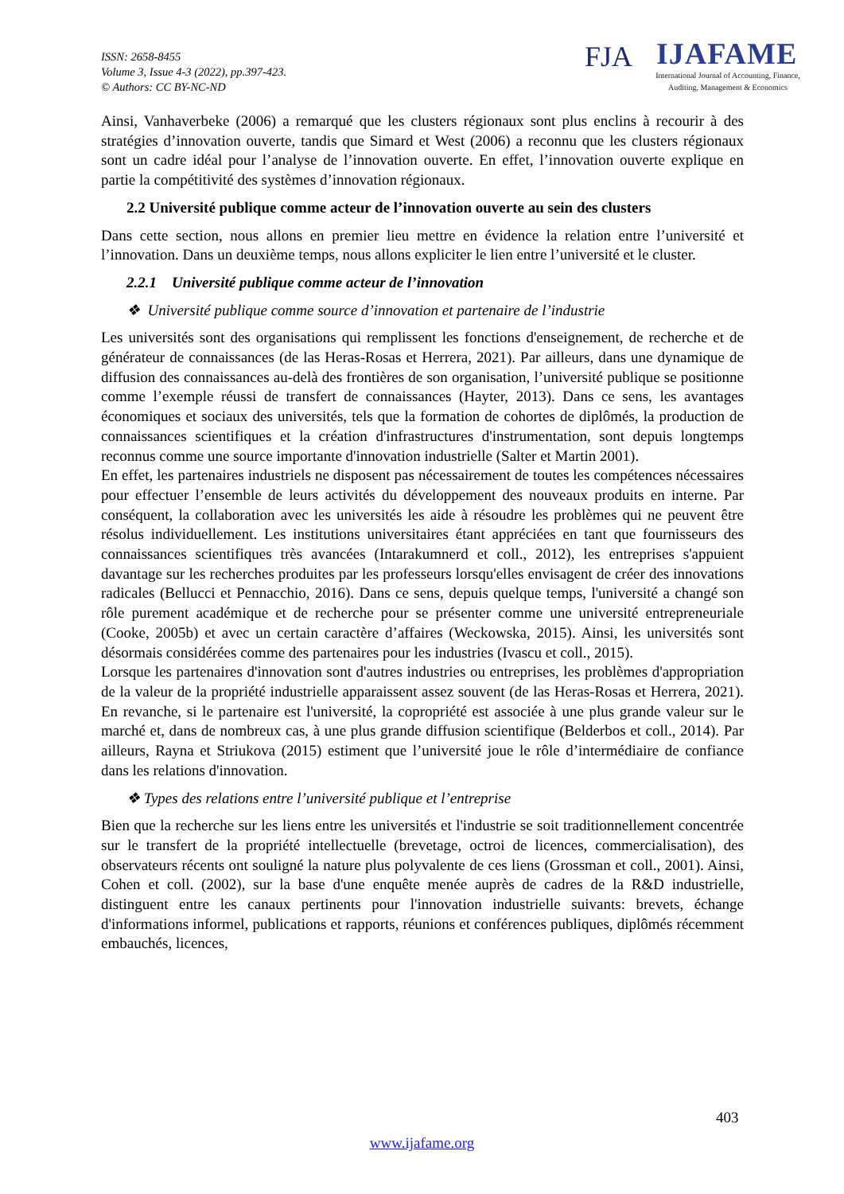ISSN: 2658-8455
Volume 3, Issue 4-3 (2022), pp.397-423.
© Authors: CC BY-NC-ND
FJA IJAFAME
International Journal of Accounting, Finance, Auditing, Management & Economics
Ainsi, Vanhaverbeke (2006) a remarqué que les clusters régionaux sont plus enclins à recourir à des stratégies d’innovation ouverte, tandis que Simard et West (2006) a reconnu que les clusters régionaux sont un cadre idéal pour l’analyse de l’innovation ouverte. En effet, l’innovation ouverte explique en partie la compétitivité des systèmes d’innovation régionaux.
2.2 Université publique comme acteur de l’innovation ouverte au sein des clusters
Dans cette section, nous allons en premier lieu mettre en évidence la relation entre l’université et l’innovation. Dans un deuxième temps, nous allons expliciter le lien entre l’université et le cluster.
2.2.1 Université publique comme acteur de l’innovation
❖ Université publique comme source d’innovation et partenaire de l’industrie
Les universités sont des organisations qui remplissent les fonctions d'enseignement, de recherche et de générateur de connaissances (de las Heras-Rosas et Herrera, 2021). Par ailleurs, dans une dynamique de diffusion des connaissances au-delà des frontières de son organisation, l’université publique se positionne comme l’exemple réussi de transfert de connaissances (Hayter, 2013). Dans ce sens, les avantages économiques et sociaux des universités, tels que la formation de cohortes de diplômés, la production de connaissances scientifiques et la création d'infrastructures d'instrumentation, sont depuis longtemps reconnus comme une source importante d'innovation industrielle (Salter et Martin 2001).
En effet, les partenaires industriels ne disposent pas nécessairement de toutes les compétences nécessaires pour effectuer l’ensemble de leurs activités du développement des nouveaux produits en interne. Par conséquent, la collaboration avec les universités les aide à résoudre les problèmes qui ne peuvent être résolus individuellement. Les institutions universitaires étant appréciées en tant que fournisseurs des connaissances scientifiques très avancées (Intarakumnerd et coll., 2012), les entreprises s'appuient davantage sur les recherches produites par les professeurs lorsqu'elles envisagent de créer des innovations radicales (Bellucci et Pennacchio, 2016). Dans ce sens, depuis quelque temps, l'université a changé son rôle purement académique et de recherche pour se présenter comme une université entrepreneuriale (Cooke, 2005b) et avec un certain caractère d’affaires (Weckowska, 2015). Ainsi, les universités sont désormais considérées comme des partenaires pour les industries (Ivascu et coll., 2015).
Lorsque les partenaires d'innovation sont d'autres industries ou entreprises, les problèmes d'appropriation de la valeur de la propriété industrielle apparaissent assez souvent (de las Heras-Rosas et Herrera, 2021). En revanche, si le partenaire est l'université, la copropriété est associée à une plus grande valeur sur le marché et, dans de nombreux cas, à une plus grande diffusion scientifique (Belderbos et coll., 2014). Par ailleurs, Rayna et Striukova (2015) estiment que l’université joue le rôle d’intermédiaire de confiance dans les relations d'innovation.
❖ Types des relations entre l’université publique et l’entreprise
Bien que la recherche sur les liens entre les universités et l'industrie se soit traditionnellement concentrée sur le transfert de la propriété intellectuelle (brevetage, octroi de licences, commercialisation), des observateurs récents ont souligné la nature plus polyvalente de ces liens (Grossman et coll., 2001). Ainsi, Cohen et coll. (2002), sur la base d'une enquête menée auprès de cadres de la R&D industrielle, distinguent entre les canaux pertinents pour l'innovation industrielle suivants: brevets, échange d'informations informel, publications et rapports, réunions et conférences publiques, diplômés récemment embauchés, licences,
403
www.ijafame.org